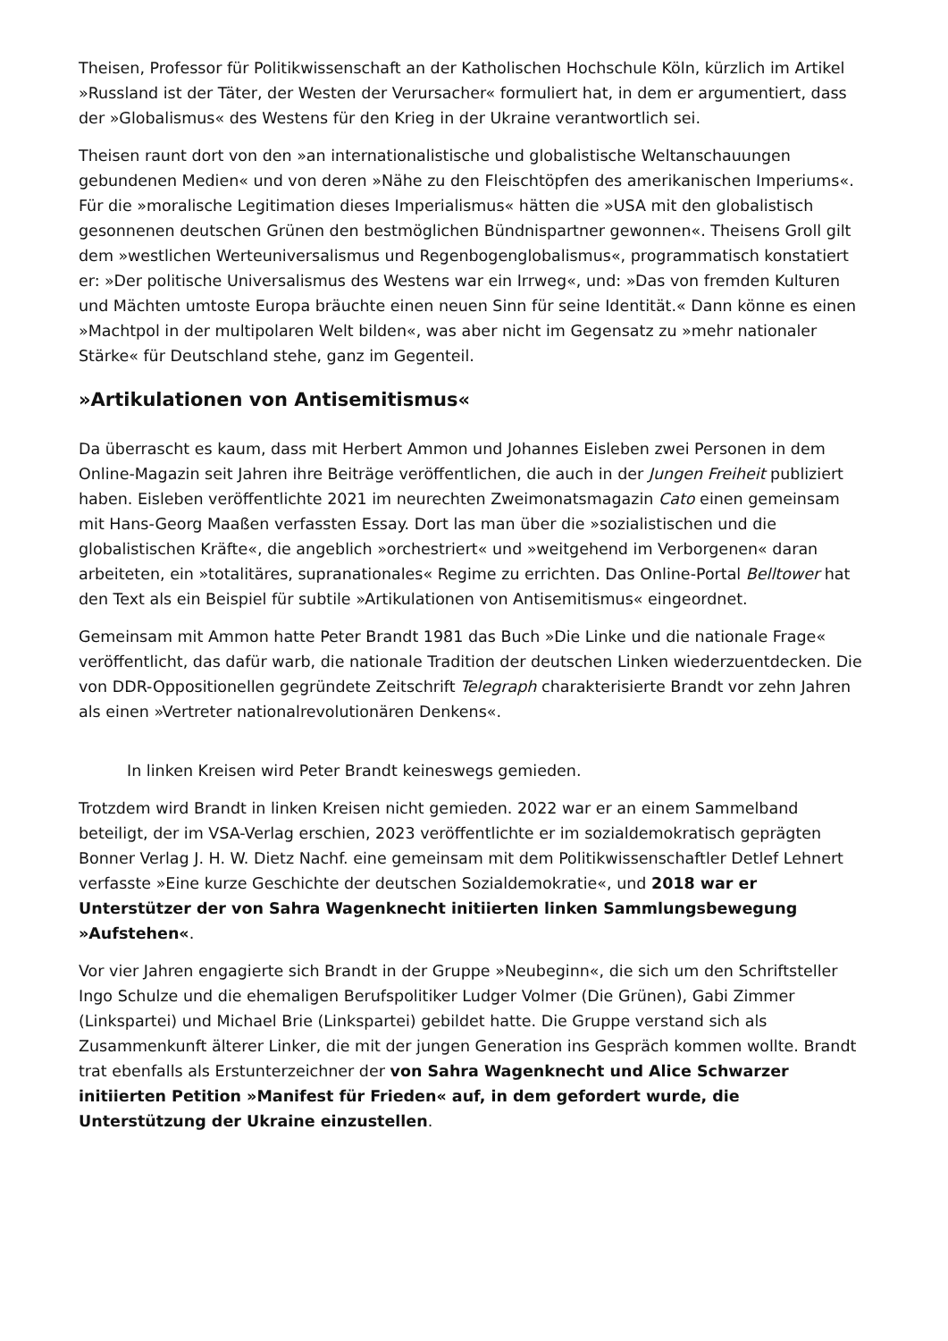Theisen, Professor für Politikwissenschaft an der Katholischen Hochschule Köln, kürzlich im Artikel »Russland ist der Täter, der Westen der Verursacher« formuliert hat, in dem er argumentiert, dass der »Globalismus« des Westens für den Krieg in der Ukraine verantwortlich sei.
Theisen raunt dort von den »an internationalistische und globalistische Weltanschauungen gebundenen Medien« und von deren »Nähe zu den Fleischtöpfen des amerikanischen Imperiums«. Für die »moralische Legitimation dieses Imperialismus« hätten die »USA mit den globalistisch gesonnenen deutschen Grünen den bestmöglichen Bündnispartner gewonnen«. Theisens Groll gilt dem »westlichen Werteuniversalismus und Regenbogenglobalismus«, programmatisch konstatiert er: »Der politische Universalismus des Westens war ein Irrweg«, und: »Das von fremden Kulturen und Mächten umtoste Europa bräuchte einen neuen Sinn für seine Identität.« Dann könne es einen »Machtpol in der multipolaren Welt bilden«, was aber nicht im Gegensatz zu »mehr nationaler Stärke« für Deutschland stehe, ganz im Gegenteil.
»Artikulationen von Antisemitismus«
Da überrascht es kaum, dass mit Herbert Ammon und Johannes Eisleben zwei Personen in dem Online-Magazin seit Jahren ihre Beiträge veröffentlichen, die auch in der Jungen Freiheit publiziert haben. Eisleben veröffentlichte 2021 im neurechten Zweimonatsmagazin Cato einen gemeinsam mit Hans-Georg Maaßen verfassten Essay. Dort las man über die »sozialistischen und die globalistischen Kräfte«, die angeblich »orchestriert« und »weitgehend im Verborgenen« daran arbeiteten, ein »totalitäres, supranationales« Regime zu errichten. Das Online-Portal Belltower hat den Text als ein Beispiel für subtile »Artikulationen von Antisemitismus« eingeordnet.
Gemeinsam mit Ammon hatte Peter Brandt 1981 das Buch »Die Linke und die nationale Frage« veröffentlicht, das dafür warb, die nationale Tradition der deutschen Linken wiederzuentdecken. Die von DDR-Oppositionellen gegründete Zeitschrift Telegraph charakterisierte Brandt vor zehn Jahren als einen »Vertreter nationalrevolutionären Denkens«.
In linken Kreisen wird Peter Brandt keineswegs gemieden.
Trotzdem wird Brandt in linken Kreisen nicht gemieden. 2022 war er an einem Sammelband beteiligt, der im VSA-Verlag erschien, 2023 veröffentlichte er im sozialdemokratisch geprägten Bonner Verlag J. H. W. Dietz Nachf. eine gemeinsam mit dem Politikwissenschaftler Detlef Lehnert verfasste »Eine kurze Geschichte der deutschen Sozialdemokratie«, und 2018 war er Unterstützer der von Sahra Wagenknecht initiierten linken Sammlungsbewegung »Aufstehen«.
Vor vier Jahren engagierte sich Brandt in der Gruppe »Neubeginn«, die sich um den Schriftsteller Ingo Schulze und die ehemaligen Berufspolitiker Ludger Volmer (Die Grünen), Gabi Zimmer (Linkspartei) und Michael Brie (Linkspartei) gebildet hatte. Die Gruppe verstand sich als Zusammenkunft älterer Linker, die mit der jungen Generation ins Gespräch kommen wollte. Brandt trat ebenfalls als Erstunterzeichner der von Sahra Wagenknecht und Alice Schwarzer initiierten Petition »Manifest für Frieden« auf, in dem gefordert wurde, die Unterstützung der Ukraine einzustellen.